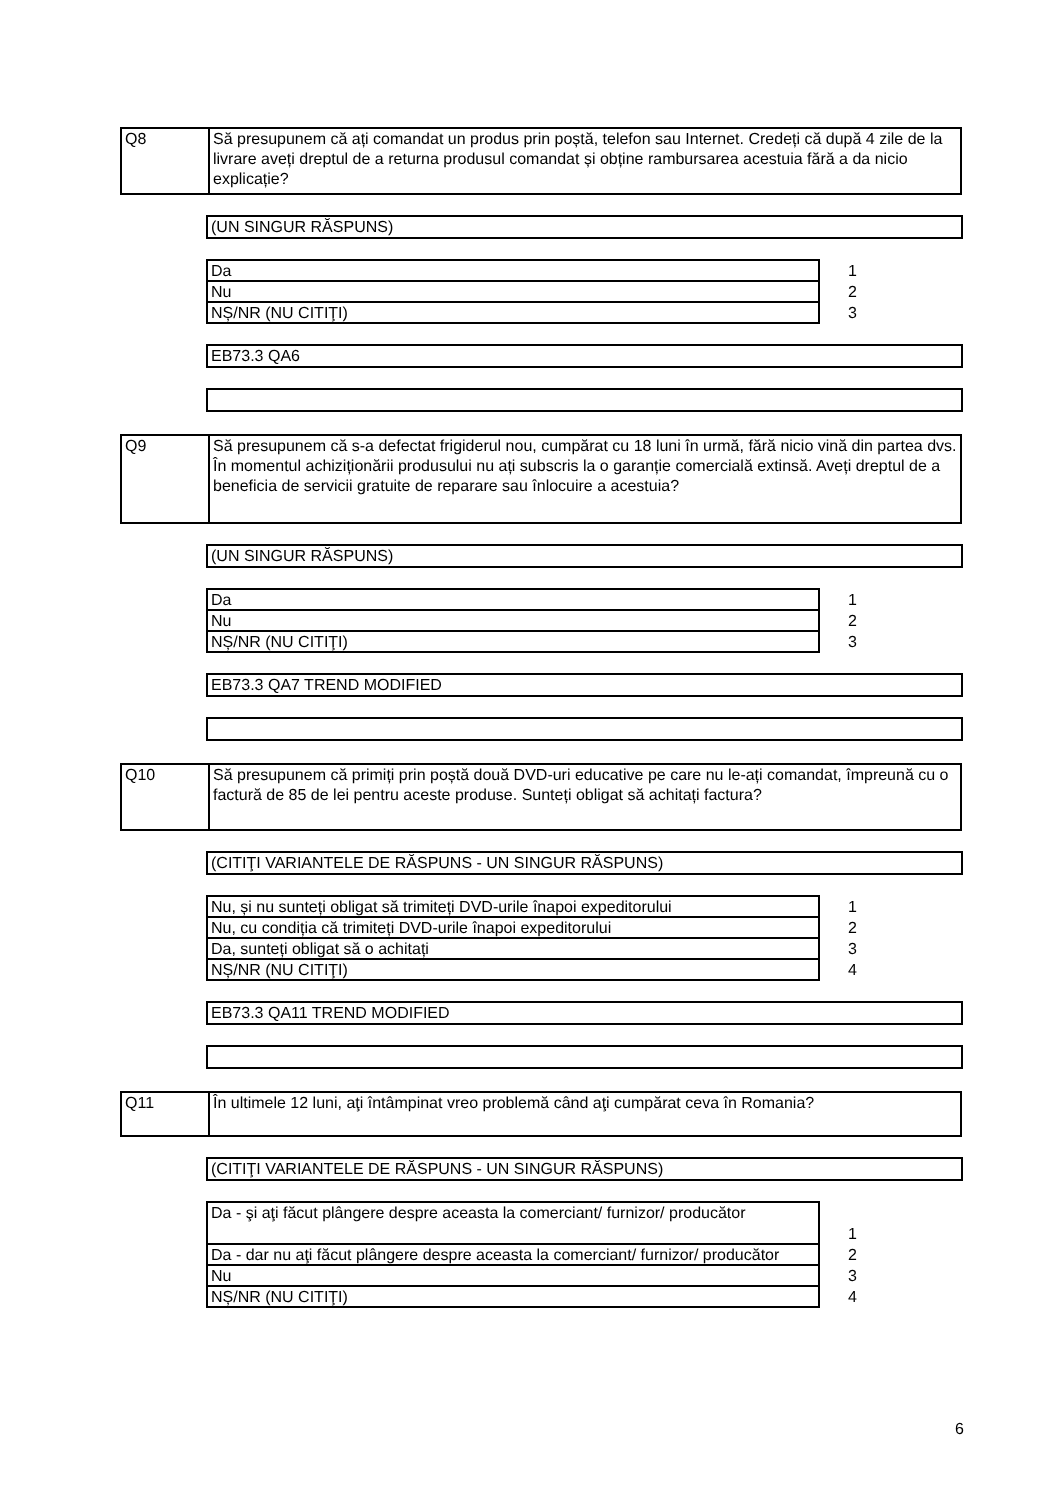| Q8 | Să presupunem că ați comandat un produs prin poștă, telefon sau Internet. Credeți că după 4 zile de la livrare aveți dreptul de a returna produsul comandat și obține rambursarea acestuia fără a da nicio explicație? |
(UN SINGUR RĂSPUNS)
| Da | 1 |
| Nu | 2 |
| NȘ/NR (NU CITIŢI) | 3 |
EB73.3 QA6
| Q9 | Să presupunem că s-a defectat frigiderul nou, cumpărat cu 18 luni în urmă, fără nicio vină din partea dvs. În momentul achiziționării produsului nu ați subscris la o garanție comercială extinsă. Aveți dreptul de a beneficia de servicii gratuite de reparare sau înlocuire a acestuia? |
(UN SINGUR RĂSPUNS)
| Da | 1 |
| Nu | 2 |
| NȘ/NR (NU CITIŢI) | 3 |
EB73.3 QA7 TREND MODIFIED
| Q10 | Să presupunem că primiți prin poștă două DVD-uri educative pe care nu le-ați comandat, împreună cu o factură de 85 de lei pentru aceste produse. Sunteți obligat să achitați factura? |
(CITIŢI VARIANTELE DE RĂSPUNS - UN SINGUR RĂSPUNS)
| Nu, și nu sunteți obligat să trimiteți DVD-urile înapoi expeditorului | 1 |
| Nu, cu condiția că trimiteți DVD-urile înapoi expeditorului | 2 |
| Da, sunteți obligat să o achitați | 3 |
| NȘ/NR (NU CITIŢI) | 4 |
EB73.3 QA11 TREND MODIFIED
| Q11 | În ultimele 12 luni, aţi întâmpinat vreo problemă când aţi cumpărat ceva în Romania? |
(CITIŢI VARIANTELE DE RĂSPUNS - UN SINGUR RĂSPUNS)
| Da - şi aţi făcut plângere despre aceasta la comerciant/ furnizor/ producător | 1 |
| Da - dar nu aţi făcut plângere despre aceasta la comerciant/ furnizor/ producător | 2 |
| Nu | 3 |
| NȘ/NR (NU CITIŢI) | 4 |
6